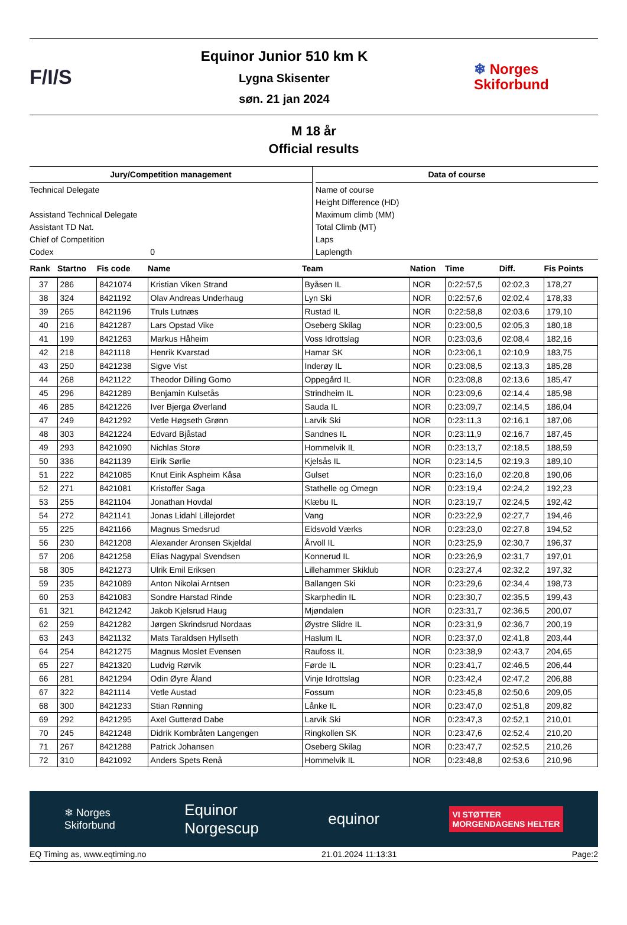F/I/S
Equinor Junior 510 km K
Lygna Skisenter
søn. 21 jan 2024
❄ Norges
Skiforbund
M 18 år
Official results
Jury/Competition management
Technical Delegate
Assistand Technical Delegate
Assistant TD Nat.
Chief of Competition
Codex 0
Data of course
Name of course
Height Difference (HD)
Maximum climb (MM)
Total Climb (MT)
Laps
Laplength
| Rank | Startno | Fis code | Name | Team | Nation | Time | Diff. | Fis Points |
| --- | --- | --- | --- | --- | --- | --- | --- | --- |
| 37 | 286 | 8421074 | Kristian Viken Strand | Byåsen IL | NOR | 0:22:57,5 | 02:02,3 | 178,27 |
| 38 | 324 | 8421192 | Olav Andreas Underhaug | Lyn Ski | NOR | 0:22:57,6 | 02:02,4 | 178,33 |
| 39 | 265 | 8421196 | Truls Lutnæs | Rustad IL | NOR | 0:22:58,8 | 02:03,6 | 179,10 |
| 40 | 216 | 8421287 | Lars Opstad Vike | Oseberg Skilag | NOR | 0:23:00,5 | 02:05,3 | 180,18 |
| 41 | 199 | 8421263 | Markus Håheim | Voss Idrottslag | NOR | 0:23:03,6 | 02:08,4 | 182,16 |
| 42 | 218 | 8421118 | Henrik Kvarstad | Hamar SK | NOR | 0:23:06,1 | 02:10,9 | 183,75 |
| 43 | 250 | 8421238 | Sigve Vist | Inderøy IL | NOR | 0:23:08,5 | 02:13,3 | 185,28 |
| 44 | 268 | 8421122 | Theodor Dilling Gomo | Oppegård IL | NOR | 0:23:08,8 | 02:13,6 | 185,47 |
| 45 | 296 | 8421289 | Benjamin Kulsetås | Strindheim IL | NOR | 0:23:09,6 | 02:14,4 | 185,98 |
| 46 | 285 | 8421226 | Iver Bjerga Øverland | Sauda IL | NOR | 0:23:09,7 | 02:14,5 | 186,04 |
| 47 | 249 | 8421292 | Vetle Høgseth Grønn | Larvik Ski | NOR | 0:23:11,3 | 02:16,1 | 187,06 |
| 48 | 303 | 8421224 | Edvard Bjåstad | Sandnes IL | NOR | 0:23:11,9 | 02:16,7 | 187,45 |
| 49 | 293 | 8421090 | Nichlas Storø | Hommelvik IL | NOR | 0:23:13,7 | 02:18,5 | 188,59 |
| 50 | 336 | 8421139 | Eirik Sørlie | Kjelsås IL | NOR | 0:23:14,5 | 02:19,3 | 189,10 |
| 51 | 222 | 8421085 | Knut Eirik Aspheim Kåsa | Gulset | NOR | 0:23:16,0 | 02:20,8 | 190,06 |
| 52 | 271 | 8421081 | Kristoffer Saga | Stathelle og Omegn | NOR | 0:23:19,4 | 02:24,2 | 192,23 |
| 53 | 255 | 8421104 | Jonathan Hovdal | Klæbu IL | NOR | 0:23:19,7 | 02:24,5 | 192,42 |
| 54 | 272 | 8421141 | Jonas Lidahl Lillejordet | Vang | NOR | 0:23:22,9 | 02:27,7 | 194,46 |
| 55 | 225 | 8421166 | Magnus Smedsrud | Eidsvold Værks | NOR | 0:23:23,0 | 02:27,8 | 194,52 |
| 56 | 230 | 8421208 | Alexander Aronsen Skjeldal | Årvoll IL | NOR | 0:23:25,9 | 02:30,7 | 196,37 |
| 57 | 206 | 8421258 | Elias Nagypal Svendsen | Konnerud IL | NOR | 0:23:26,9 | 02:31,7 | 197,01 |
| 58 | 305 | 8421273 | Ulrik Emil Eriksen | Lillehammer Skiklub | NOR | 0:23:27,4 | 02:32,2 | 197,32 |
| 59 | 235 | 8421089 | Anton Nikolai Arntsen | Ballangen Ski | NOR | 0:23:29,6 | 02:34,4 | 198,73 |
| 60 | 253 | 8421083 | Sondre Harstad Rinde | Skarphedin IL | NOR | 0:23:30,7 | 02:35,5 | 199,43 |
| 61 | 321 | 8421242 | Jakob Kjelsrud Haug | Mjøndalen | NOR | 0:23:31,7 | 02:36,5 | 200,07 |
| 62 | 259 | 8421282 | Jørgen Skrindsrud Nordaas | Øystre Slidre IL | NOR | 0:23:31,9 | 02:36,7 | 200,19 |
| 63 | 243 | 8421132 | Mats Taraldsen Hyllseth | Haslum IL | NOR | 0:23:37,0 | 02:41,8 | 203,44 |
| 64 | 254 | 8421275 | Magnus Moslet Evensen | Raufoss IL | NOR | 0:23:38,9 | 02:43,7 | 204,65 |
| 65 | 227 | 8421320 | Ludvig Rørvik | Førde IL | NOR | 0:23:41,7 | 02:46,5 | 206,44 |
| 66 | 281 | 8421294 | Odin Øyre Åland | Vinje Idrottslag | NOR | 0:23:42,4 | 02:47,2 | 206,88 |
| 67 | 322 | 8421114 | Vetle Austad | Fossum | NOR | 0:23:45,8 | 02:50,6 | 209,05 |
| 68 | 300 | 8421233 | Stian Rønning | Lånke IL | NOR | 0:23:47,0 | 02:51,8 | 209,82 |
| 69 | 292 | 8421295 | Axel Gutterød Dabe | Larvik Ski | NOR | 0:23:47,3 | 02:52,1 | 210,01 |
| 70 | 245 | 8421248 | Didrik Kornbråten Langengen | Ringkollen SK | NOR | 0:23:47,6 | 02:52,4 | 210,20 |
| 71 | 267 | 8421288 | Patrick Johansen | Oseberg Skilag | NOR | 0:23:47,7 | 02:52,5 | 210,26 |
| 72 | 310 | 8421092 | Anders Spets Renå | Hommelvik IL | NOR | 0:23:48,8 | 02:53,6 | 210,96 |
❄ Norges
Skiforbund Equinor
Norgescup equinor VI STØTTER
MORGENDAGENS HELTER
EQ Timing as, www.eqtiming.no 21.01.2024 11:13:31 Page:2